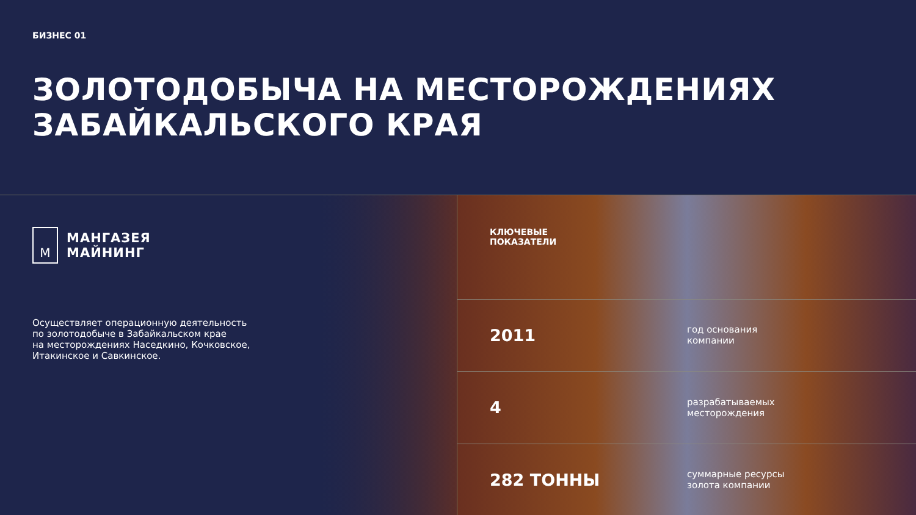БИЗНЕС 01
ЗОЛОТОДОБЫЧА НА МЕСТОРОЖДЕНИЯХ
ЗАБАЙКАЛЬСКОГО КРАЯ
М
МАНГАЗЕЯ
МАЙНИНГ
Осуществляет операционную деятельность
по золотодобыче в Забайкальском крае
на месторождениях Наседкино, Кочковское,
Итакинское и Савкинское.
КЛЮЧЕВЫЕ
ПОКАЗАТЕЛИ
2011
год основания
компании
4
разрабатываемых
месторождения
282 ТОННЫ
суммарные ресурсы
золота компании